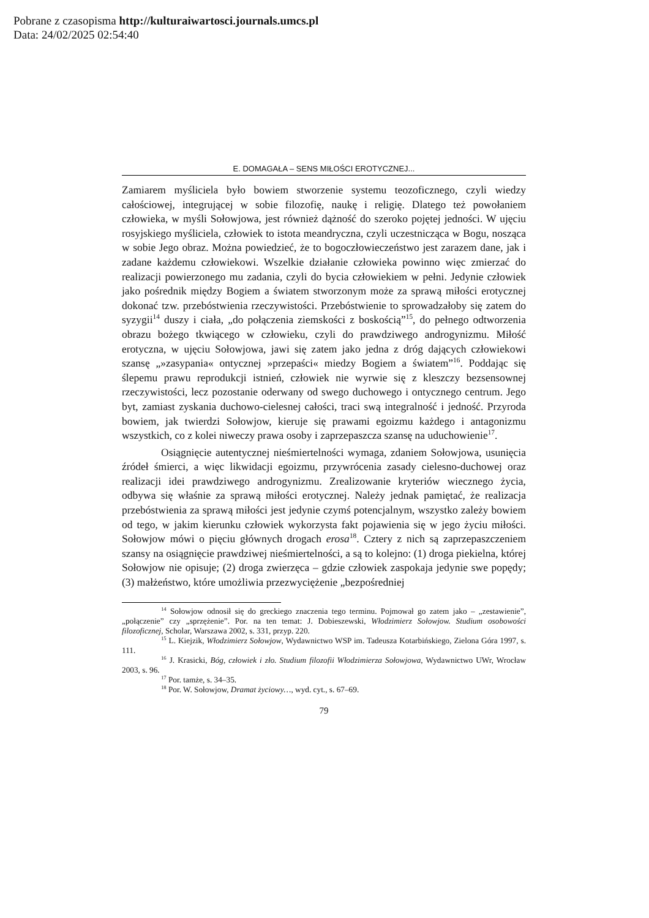Pobrane z czasopisma http://kulturaiwartosci.journals.umcs.pl
Data: 24/02/2025 02:54:40
E. DOMAGAŁA – SENS MIŁOŚCI EROTYCZNEJ...
Zamiarem myśliciela było bowiem stworzenie systemu teozoficznego, czyli wiedzy całościowej, integrującej w sobie filozofię, naukę i religię. Dlatego też powołaniem człowieka, w myśli Sołowjowa, jest również dążność do szeroko pojętej jedności. W ujęciu rosyjskiego myśliciela, człowiek to istota meandryczna, czyli uczestnicząca w Bogu, nosząca w sobie Jego obraz. Można powiedzieć, że to bogoczłowieczeństwo jest zarazem dane, jak i zadane każdemu człowiekowi. Wszelkie działanie człowieka powinno więc zmierzać do realizacji powierzonego mu zadania, czyli do bycia człowiekiem w pełni. Jedynie człowiek jako pośrednik między Bogiem a światem stworzonym może za sprawą miłości erotycznej dokonać tzw. przebóstwienia rzeczywistości. Przebóstwienie to sprowadzałoby się zatem do syzygii<sup>14</sup> duszy i ciała, „do połączenia ziemskości z boskością”<sup>15</sup>, do pełnego odtworzenia obrazu bożego tkwiącego w człowieku, czyli do prawdziwego androgynizmu. Miłość erotyczna, w ujęciu Sołowjowa, jawi się zatem jako jedna z dróg dających człowiekowi szansę „»zasypania« ontycznej »przepaści« miedzy Bogiem a światem”<sup>16</sup>. Poddając się ślepemu prawu reprodukcji istnień, człowiek nie wyrwie się z kleszczy bezsensownej rzeczywistości, lecz pozostanie oderwany od swego duchowego i ontycznego centrum. Jego byt, zamiast zyskania duchowo-cielesnej całości, traci swą integralność i jedność. Przyroda bowiem, jak twierdzi Sołowjow, kieruje się prawami egoizmu każdego i antagonizmu wszystkich, co z kolei niweczy prawa osoby i zaprzepaszcza szansę na uduchowienie<sup>17</sup>.
Osiągnięcie autentycznej nieśmiertelności wymaga, zdaniem Sołowjowa, usunięcia źródeł śmierci, a więc likwidacji egoizmu, przywrócenia zasady cielesno-duchowej oraz realizacji idei prawdziwego androgynizmu. Zrealizowanie kryteriów wiecznego życia, odbywa się właśnie za sprawą miłości erotycznej. Należy jednak pamiętać, że realizacja przebóstwienia za sprawą miłości jest jedynie czymś potencjalnym, wszystko zależy bowiem od tego, w jakim kierunku człowiek wykorzysta fakt pojawienia się w jego życiu miłości. Sołowjow mówi o pięciu głównych drogach erosa<sup>18</sup>. Cztery z nich są zaprzepaszczeniem szansy na osiągnięcie prawdziwej nieśmiertelności, a są to kolejno: (1) droga piekielna, której Sołowjow nie opisuje; (2) droga zwierzęca – gdzie człowiek zaspokaja jedynie swe popędy; (3) małżeństwo, które umożliwia przezwyciężenie „bezpośredniej
<sup>14</sup> Sołowjow odnosił się do greckiego znaczenia tego terminu. Pojmował go zatem jako – „zestawienie”, „połączenie” czy „sprzężenie”. Por. na ten temat: J. Dobieszewski, Włodzimierz Sołowjow. Studium osobowości filozoficznej, Scholar, Warszawa 2002, s. 331, przyp. 220.
<sup>15</sup> L. Kiejzik, Włodzimierz Sołowjow, Wydawnictwo WSP im. Tadeusza Kotarbińskiego, Zielona Góra 1997, s. 111.
<sup>16</sup> J. Krasicki, Bóg, człowiek i zło. Studium filozofii Włodzimierza Sołowjowa, Wydawnictwo UWr, Wrocław 2003, s. 96.
<sup>17</sup> Por. tamże, s. 34–35.
<sup>18</sup> Por. W. Sołowjow, Dramat życiowy…, wyd. cyt., s. 67–69.
79